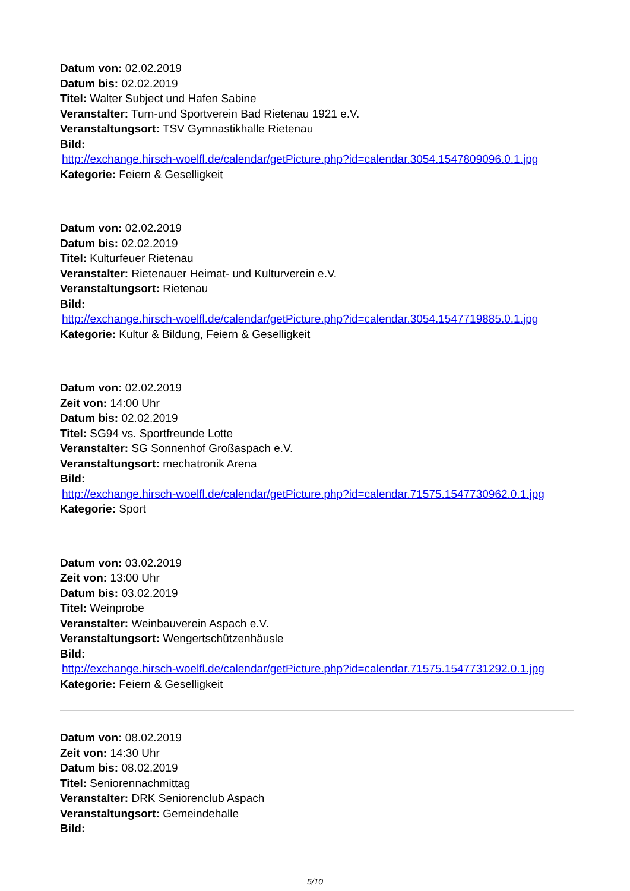Datum von: 02.02.2019
Datum bis: 02.02.2019
Titel: Walter Subject und Hafen Sabine
Veranstalter: Turn-und Sportverein Bad Rietenau 1921 e.V.
Veranstaltungsort: TSV Gymnastikhalle Rietenau
Bild:
http://exchange.hirsch-woelfl.de/calendar/getPicture.php?id=calendar.3054.1547809096.0.1.jpg
Kategorie: Feiern & Geselligkeit
Datum von: 02.02.2019
Datum bis: 02.02.2019
Titel: Kulturfeuer Rietenau
Veranstalter: Rietenauer Heimat- und Kulturverein e.V.
Veranstaltungsort: Rietenau
Bild:
http://exchange.hirsch-woelfl.de/calendar/getPicture.php?id=calendar.3054.1547719885.0.1.jpg
Kategorie: Kultur & Bildung, Feiern & Geselligkeit
Datum von: 02.02.2019
Zeit von: 14:00 Uhr
Datum bis: 02.02.2019
Titel: SG94 vs. Sportfreunde Lotte
Veranstalter: SG Sonnenhof Großaspach e.V.
Veranstaltungsort: mechatronik Arena
Bild:
http://exchange.hirsch-woelfl.de/calendar/getPicture.php?id=calendar.71575.1547730962.0.1.jpg
Kategorie: Sport
Datum von: 03.02.2019
Zeit von: 13:00 Uhr
Datum bis: 03.02.2019
Titel: Weinprobe
Veranstalter: Weinbauverein Aspach e.V.
Veranstaltungsort: Wengertschützenhäusle
Bild:
http://exchange.hirsch-woelfl.de/calendar/getPicture.php?id=calendar.71575.1547731292.0.1.jpg
Kategorie: Feiern & Geselligkeit
Datum von: 08.02.2019
Zeit von: 14:30 Uhr
Datum bis: 08.02.2019
Titel: Seniorennachmittag
Veranstalter: DRK Seniorenclub Aspach
Veranstaltungsort: Gemeindehalle
Bild:
5/10